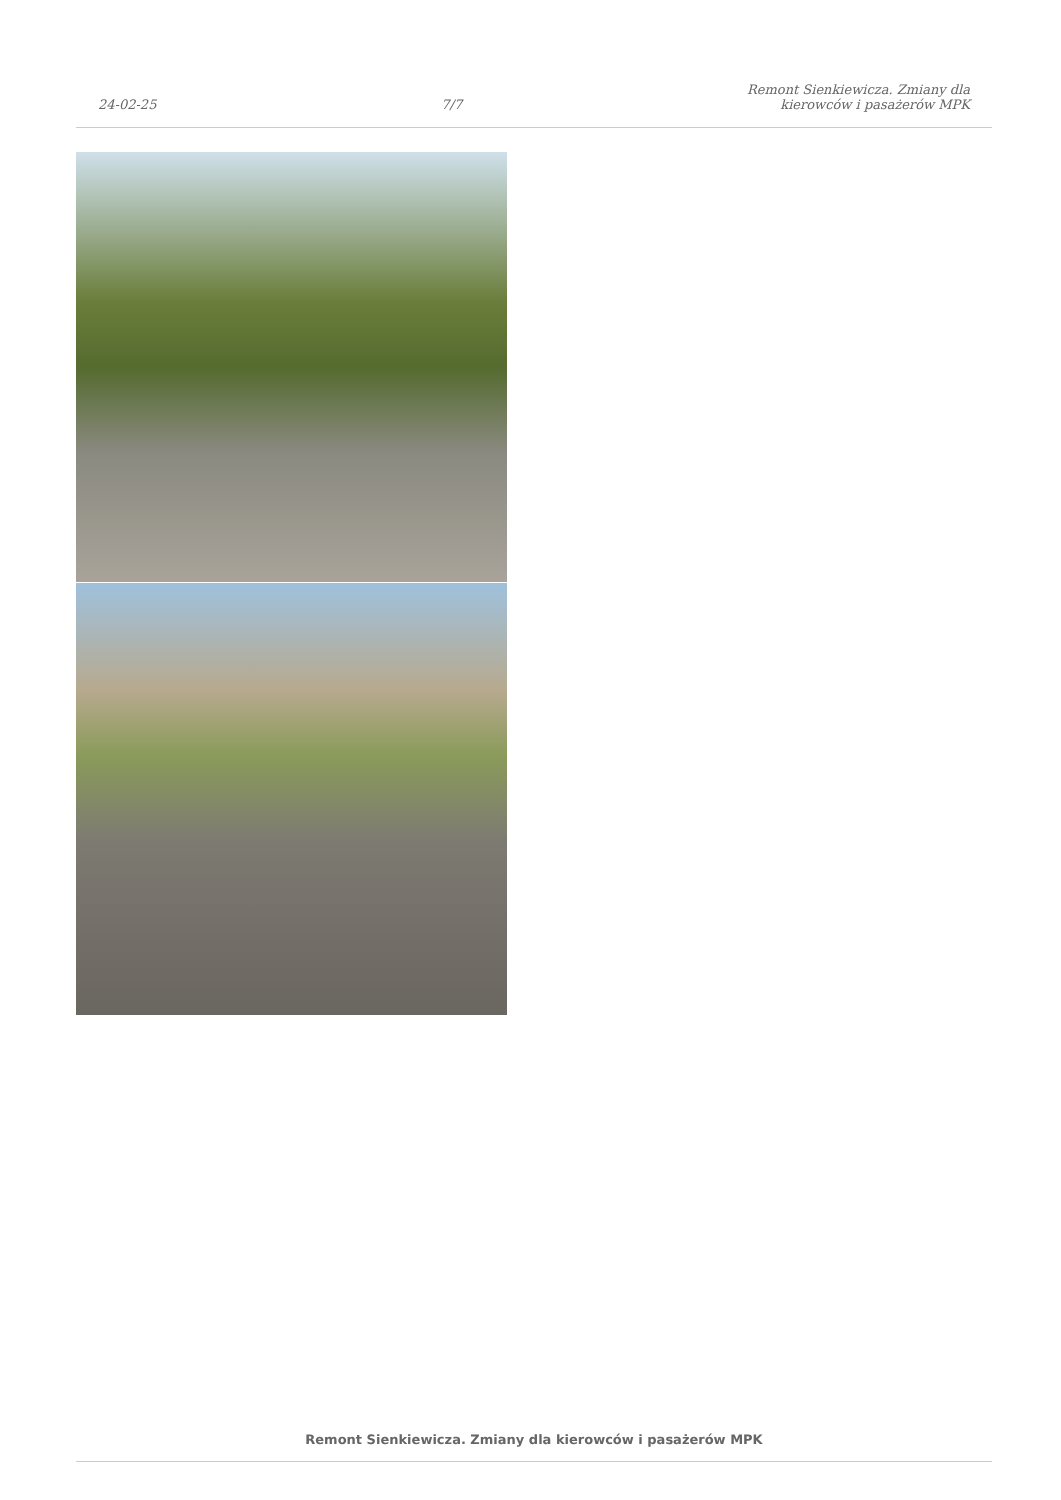24-02-25
7/7
Remont Sienkiewicza. Zmiany dla
kierowców i pasażerów MPK
Remont Sienkiewicza. Zmiany dla kierowców i pasażerów MPK